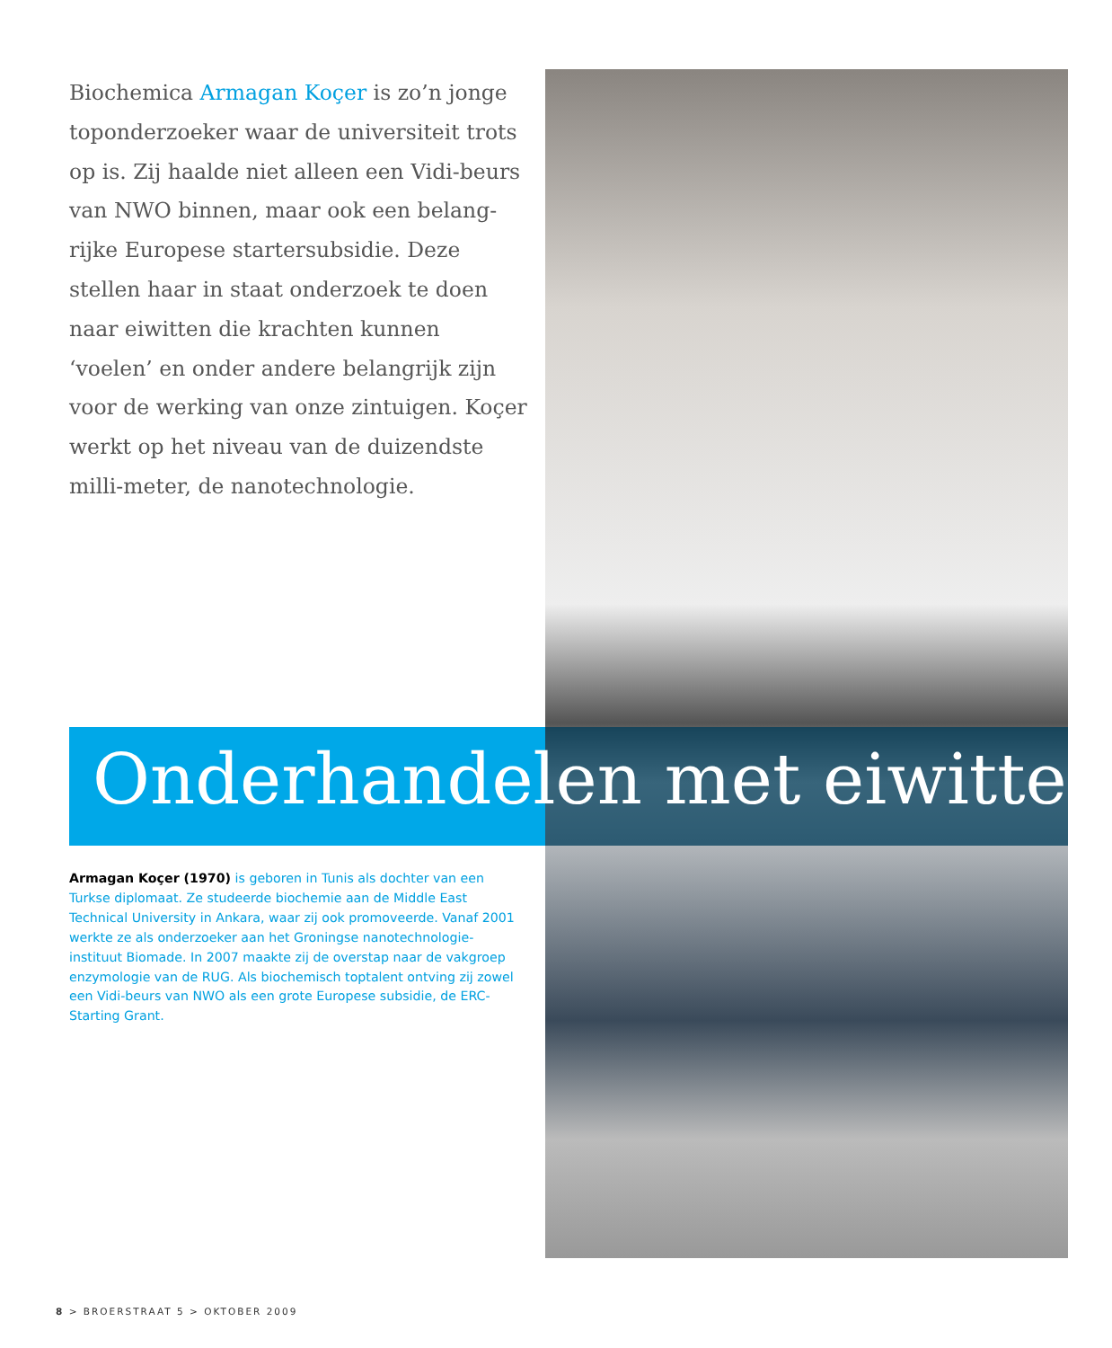Biochemica Armagan Koçer is zo’n jonge toponderzoeker waar de universiteit trots op is. Zij haalde niet alleen een Vidi-beurs van NWO binnen, maar ook een belang-rijke Europese startersubsidie. Deze stellen haar in staat onderzoek te doen naar eiwitten die krachten kunnen ‘voelen’ en onder andere belangrijk zijn voor de werking van onze zintuigen. Koçer werkt op het niveau van de duizendste milli-meter, de nanotechnologie.
Onderhandelen met eiwitten
Armagan Koçer (1970) is geboren in Tunis als dochter van een Turkse diplomaat. Ze studeerde biochemie aan de Middle East Technical University in Ankara, waar zij ook promoveerde. Vanaf 2001 werkte ze als onderzoeker aan het Groningse nanotechnologie-instituut Biomade. In 2007 maakte zij de overstap naar de vakgroep enzymologie van de RUG. Als biochemisch toptalent ontving zij zowel een Vidi-beurs van NWO als een grote Europese subsidie, de ERC-Starting Grant.
8 > BROERSTRAAT 5 > OKTOBER 2009